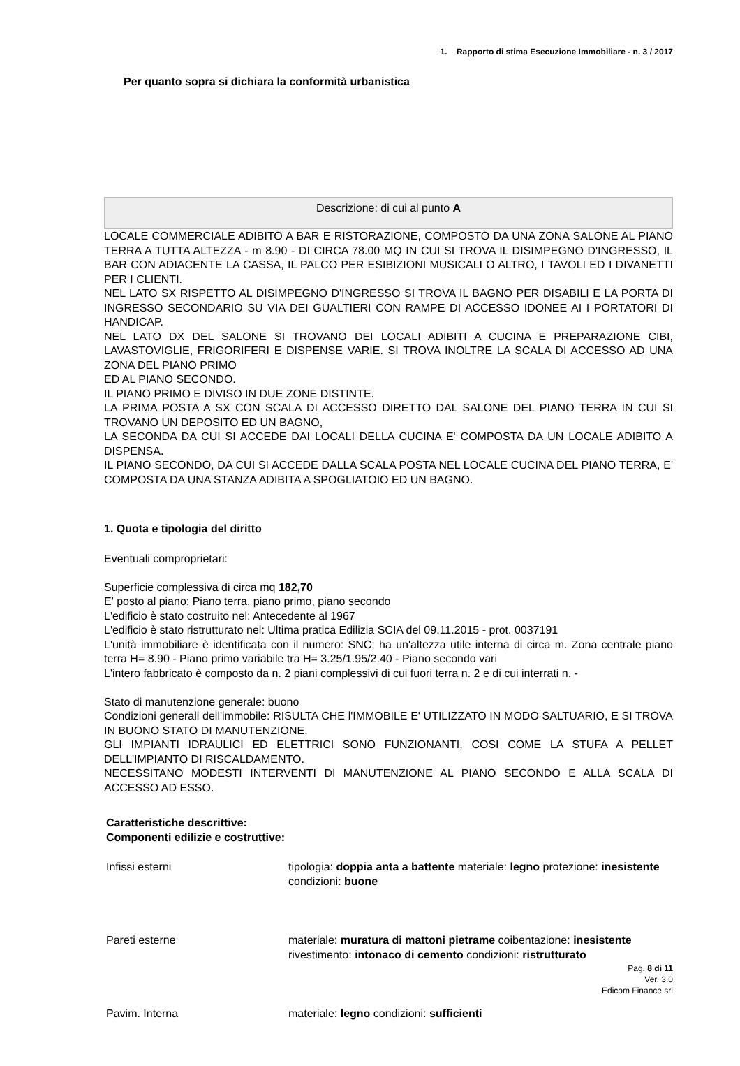1. Rapporto di stima Esecuzione Immobiliare - n. 3 / 2017
Per quanto sopra si dichiara la conformità urbanistica
Descrizione: di cui al punto A
LOCALE COMMERCIALE ADIBITO A BAR E RISTORAZIONE, COMPOSTO DA UNA ZONA SALONE AL PIANO TERRA A TUTTA ALTEZZA - m 8.90 - DI CIRCA 78.00 MQ IN CUI SI TROVA IL DISIMPEGNO D'INGRESSO, IL BAR CON ADIACENTE LA CASSA, IL PALCO PER ESIBIZIONI MUSICALI O ALTRO, I TAVOLI ED I DIVANETTI PER I CLIENTI.
NEL LATO SX RISPETTO AL DISIMPEGNO D'INGRESSO SI TROVA IL BAGNO PER DISABILI E LA PORTA DI INGRESSO SECONDARIO SU VIA DEI GUALTIERI CON RAMPE DI ACCESSO IDONEE AI I PORTATORI DI HANDICAP.
NEL LATO DX DEL SALONE SI TROVANO DEI LOCALI ADIBITI A CUCINA E PREPARAZIONE CIBI, LAVASTOVIGLIE, FRIGORIFERI E DISPENSE VARIE. SI TROVA INOLTRE LA SCALA DI ACCESSO AD UNA ZONA DEL PIANO PRIMO
ED AL PIANO SECONDO.
IL PIANO PRIMO E DIVISO IN DUE ZONE DISTINTE.
LA PRIMA POSTA A SX CON SCALA DI ACCESSO DIRETTO DAL SALONE DEL PIANO TERRA IN CUI SI TROVANO UN DEPOSITO ED UN BAGNO,
LA SECONDA DA CUI SI ACCEDE DAI LOCALI DELLA CUCINA E' COMPOSTA DA UN LOCALE ADIBITO A DISPENSA.
IL PIANO SECONDO, DA CUI SI ACCEDE DALLA SCALA POSTA NEL LOCALE CUCINA DEL PIANO TERRA, E' COMPOSTA DA UNA STANZA ADIBITA A SPOGLIATOIO ED UN BAGNO.
1. Quota e tipologia del diritto
Eventuali comproprietari:
Superficie complessiva di circa mq 182,70
E' posto al piano: Piano terra, piano primo, piano secondo
L'edificio è stato costruito nel: Antecedente al 1967
L'edificio è stato ristrutturato nel: Ultima pratica Edilizia SCIA del 09.11.2015 - prot. 0037191
L'unità immobiliare è identificata con il numero: SNC; ha un'altezza utile interna di circa m. Zona centrale piano terra H= 8.90 - Piano primo variabile tra H= 3.25/1.95/2.40 - Piano secondo vari
L'intero fabbricato è composto da n. 2 piani complessivi di cui fuori terra n. 2 e di cui interrati n. -
Stato di manutenzione generale: buono
Condizioni generali dell'immobile: RISULTA CHE l'IMMOBILE E' UTILIZZATO IN MODO SALTUARIO, E SI TROVA IN BUONO STATO DI MANUTENZIONE.
GLI IMPIANTI IDRAULICI ED ELETTRICI SONO FUNZIONANTI, COSI COME LA STUFA A PELLET DELL'IMPIANTO DI RISCALDAMENTO.
NECESSITANO MODESTI INTERVENTI DI MANUTENZIONE AL PIANO SECONDO E ALLA SCALA DI ACCESSO AD ESSO.
Caratteristiche descrittive:
Componenti edilizie e costruttive:
| Infissi esterni | tipologia: doppia anta a battente materiale: legno protezione: inesistente condizioni: buone |
| Pareti esterne | materiale: muratura di mattoni pietrame coibentazione: inesistente rivestimento: intonaco di cemento condizioni: ristrutturato |
| Pavim. Interna | materiale: legno condizioni: sufficienti |
Pag. 8 di 11
Ver. 3.0
Edicom Finance srl